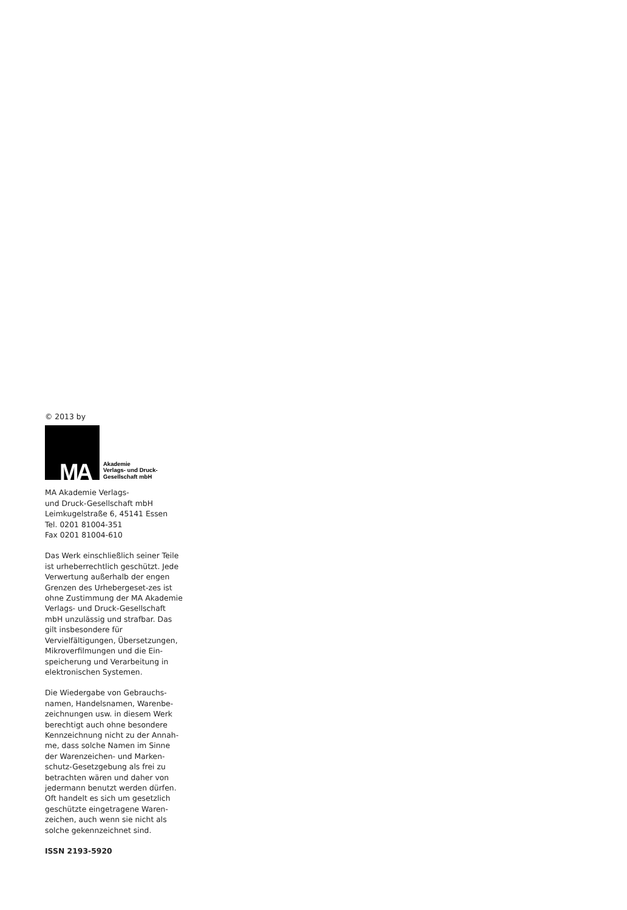© 2013 by
MA
Akademie
Verlags- und Druck-
Gesellschaft mbH
MA Akademie Verlags-
und Druck-Gesellschaft mbH
Leimkugelstraße 6, 45141 Essen
Tel. 0201 81004-351
Fax 0201 81004-610
Das Werk einschließlich seiner Teile ist urheberrechtlich geschützt. Jede Verwertung außerhalb der engen Grenzen des Urhebergeset-zes ist ohne Zustimmung der MA Akademie Verlags- und Druck-Gesellschaft mbH unzulässig und strafbar. Das gilt insbesondere für Vervielfältigungen, Übersetzungen, Mikroverfilmungen und die Ein-speicherung und Verarbeitung in elektronischen Systemen.
Die Wiedergabe von Gebrauchs-namen, Handelsnamen, Warenbe-zeichnungen usw. in diesem Werk berechtigt auch ohne besondere Kennzeichnung nicht zu der Annah-me, dass solche Namen im Sinne der Warenzeichen- und Marken-schutz-Gesetzgebung als frei zu betrachten wären und daher von jedermann benutzt werden dürfen. Oft handelt es sich um gesetzlich geschützte eingetragene Waren-zeichen, auch wenn sie nicht als solche gekennzeichnet sind.
ISSN 2193-5920